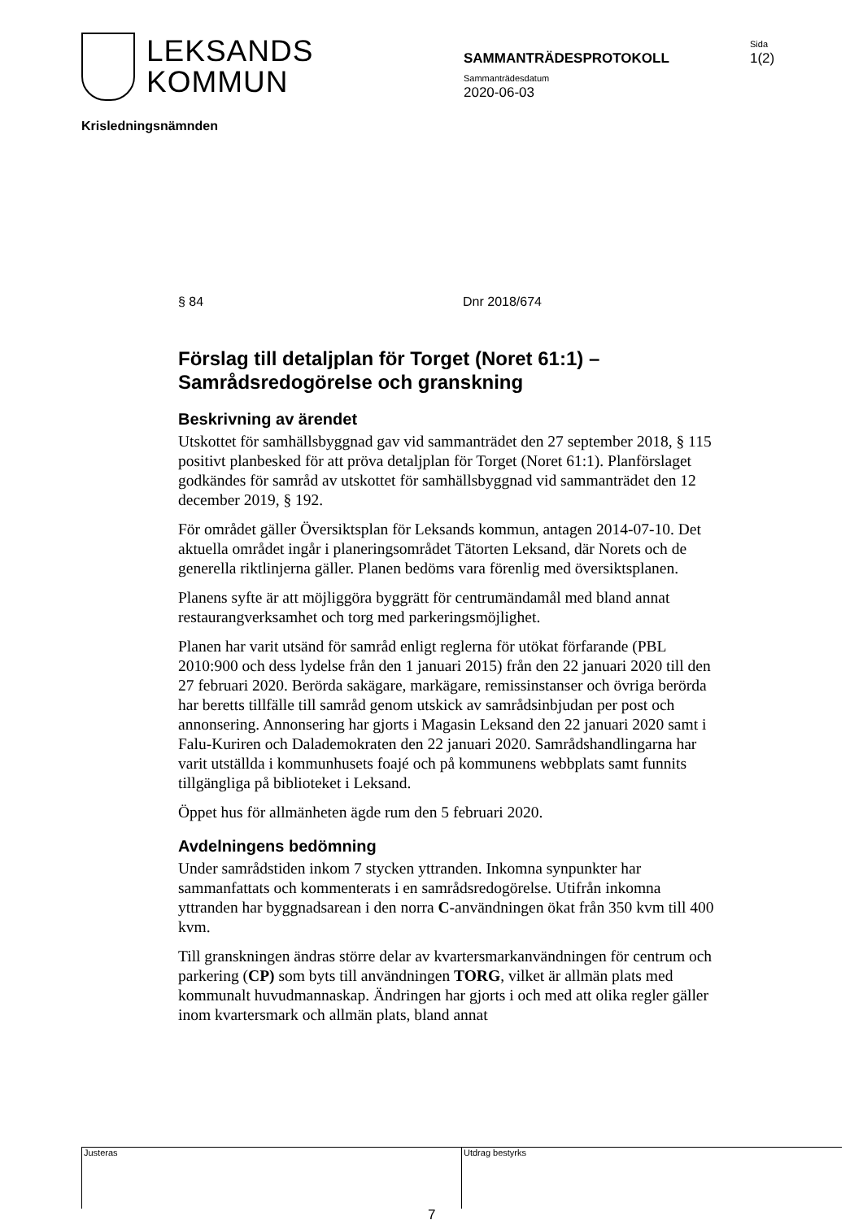LEKSANDS
KOMMUN
SAMMANTRÄDESPROTOKOLL
Sammanträdesdatum
2020-06-03
Sida
1(2)
Krisledningsnämnden
§ 84 Dnr 2018/674
Förslag till detaljplan för Torget (Noret 61:1) – Samrådsredogörelse och granskning
Beskrivning av ärendet
Utskottet för samhällsbyggnad gav vid sammanträdet den 27 september 2018, § 115 positivt planbesked för att pröva detaljplan för Torget (Noret 61:1). Planförslaget godkändes för samråd av utskottet för samhällsbyggnad vid sammanträdet den 12 december 2019, § 192.
För området gäller Översiktsplan för Leksands kommun, antagen 2014-07-10. Det aktuella området ingår i planeringsområdet Tätorten Leksand, där Norets och de generella riktlinjerna gäller. Planen bedöms vara förenlig med översiktsplanen.
Planens syfte är att möjliggöra byggrätt för centrumändamål med bland annat restaurangverksamhet och torg med parkeringsmöjlighet.
Planen har varit utsänd för samråd enligt reglerna för utökat förfarande (PBL 2010:900 och dess lydelse från den 1 januari 2015) från den 22 januari 2020 till den 27 februari 2020. Berörda sakägare, markägare, remissinstanser och övriga berörda har beretts tillfälle till samråd genom utskick av samrådsinbjudan per post och annonsering. Annonsering har gjorts i Magasin Leksand den 22 januari 2020 samt i Falu-Kuriren och Dalademokraten den 22 januari 2020. Samrådshandlingarna har varit utställda i kommunhusets foajé och på kommunens webbplats samt funnits tillgängliga på biblioteket i Leksand.
Öppet hus för allmänheten ägde rum den 5 februari 2020.
Avdelningens bedömning
Under samrådstiden inkom 7 stycken yttranden. Inkomna synpunkter har sammanfattats och kommenterats i en samrådsredogörelse. Utifrån inkomna yttranden har byggnadsarean i den norra C-användningen ökat från 350 kvm till 400 kvm.
Till granskningen ändras större delar av kvartersmarkanvändningen för centrum och parkering (CP) som byts till användningen TORG, vilket är allmän plats med kommunalt huvudmannaskap. Ändringen har gjorts i och med att olika regler gäller inom kvartersmark och allmän plats, bland annat
Justeras Utdrag bestyrks
7